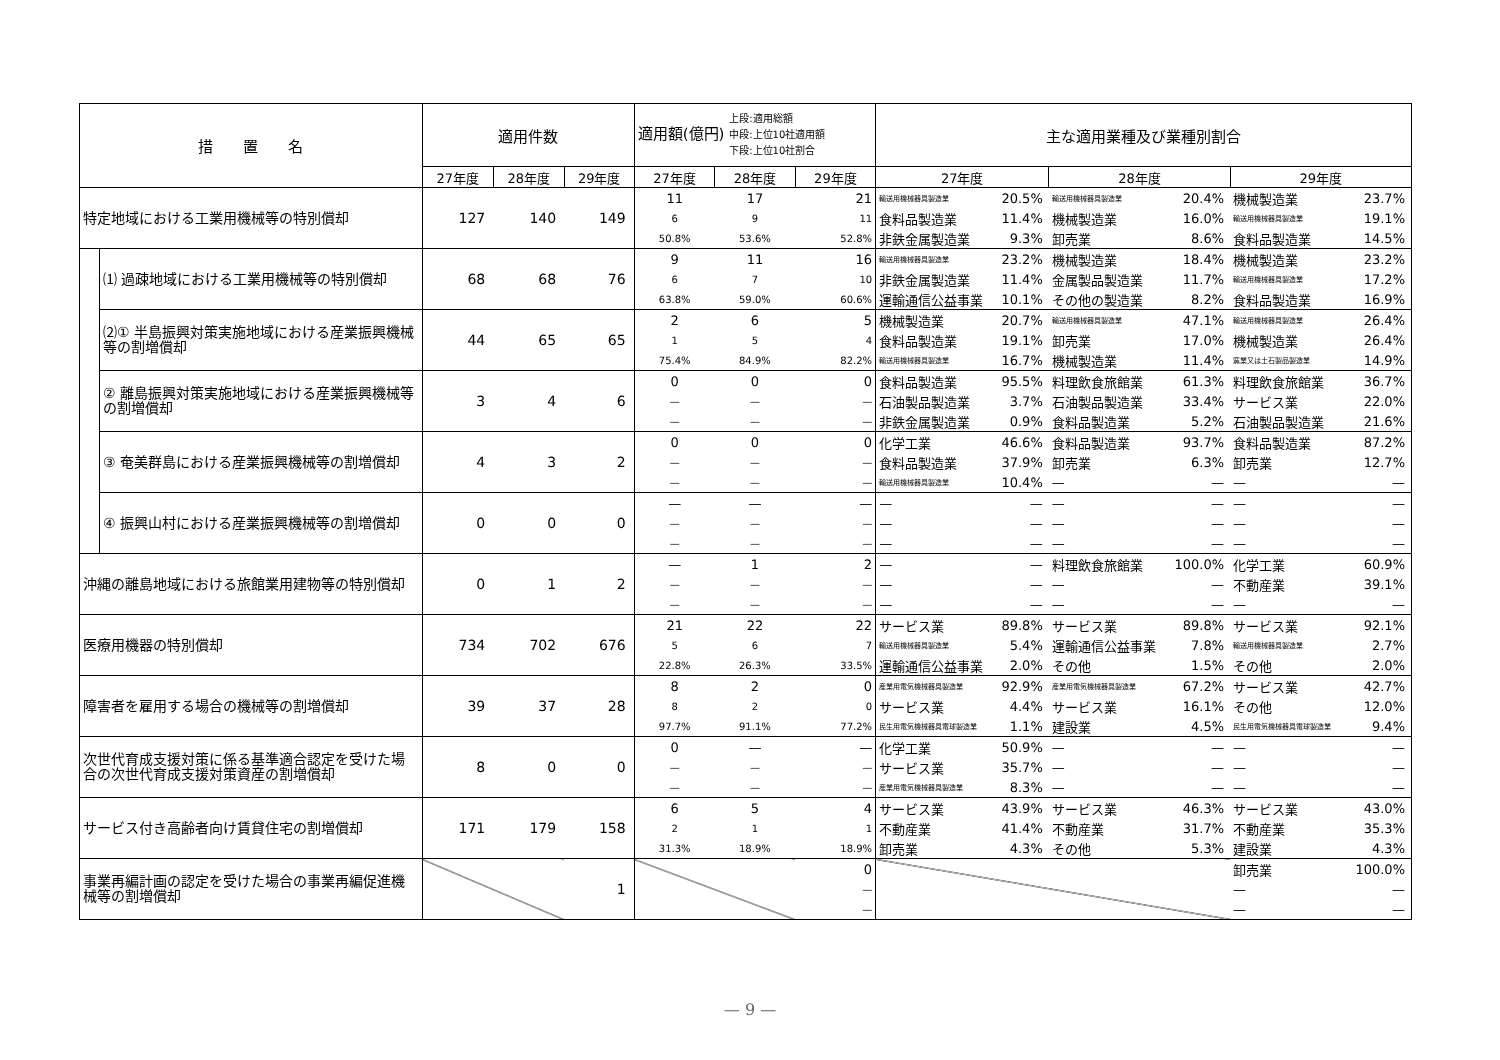| 措 置 名 | | 適用件数 | | | 適用額(億円) 上段:適用総額 中段:上位10社適用額 下段:上位10社割合 | | | 主な適用業種及び業種別割合 | | | | | |
| --- | --- | --- | --- | --- | --- | --- | --- | --- | --- | --- | --- | --- | --- |
| | | 27年度 | 28年度 | 29年度 | 27年度 | 28年度 | 29年度 | 27年度 | | 28年度 | | 29年度 | |
| 特定地域における工業用機械等の特別償却 | | 127 | 140 | 149 | 11 | 17 | 21 | 輸送用機械器具製造業 | 20.5% | 輸送用機械器具製造業 | 20.4% | 機械製造業 | 23.7% |
| | | | | | 6 | 9 | 11 | 食料品製造業 | 11.4% | 機械製造業 | 16.0% | 輸送用機械器具製造業 | 19.1% |
| | | | | | 50.8% | 53.6% | 52.8% | 非鉄金属製造業 | 9.3% | 卸売業 | 8.6% | 食料品製造業 | 14.5% |
| | ⑴ 過疎地域における工業用機械等の特別償却 | 68 | 68 | 76 | 9 | 11 | 16 | 輸送用機械器具製造業 | 23.2% | 機械製造業 | 18.4% | 機械製造業 | 23.2% |
| | | | | | 6 | 7 | 10 | 非鉄金属製造業 | 11.4% | 金属製品製造業 | 11.7% | 輸送用機械器具製造業 | 17.2% |
| | | | | | 63.8% | 59.0% | 60.6% | 運輸通信公益事業 | 10.1% | その他の製造業 | 8.2% | 食料品製造業 | 16.9% |
| | ⑵① 半島振興対策実施地域における産業振興機械等の割増償却 | 44 | 65 | 65 | 2 | 6 | 5 | 機械製造業 | 20.7% | 輸送用機械器具製造業 | 47.1% | 輸送用機械器具製造業 | 26.4% |
| | | | | | 1 | 5 | 4 | 食料品製造業 | 19.1% | 卸売業 | 17.0% | 機械製造業 | 26.4% |
| | | | | | 75.4% | 84.9% | 82.2% | 輸送用機械器具製造業 | 16.7% | 機械製造業 | 11.4% | 窯業又は土石製品製造業 | 14.9% |
| | ② 離島振興対策実施地域における産業振興機械等の割増償却 | 3 | 4 | 6 | 0 | 0 | 0 | 食料品製造業 | 95.5% | 料理飲食旅館業 | 61.3% | 料理飲食旅館業 | 36.7% |
| | | | | | — | — | — | 石油製品製造業 | 3.7% | 石油製品製造業 | 33.4% | サービス業 | 22.0% |
| | | | | | — | — | — | 非鉄金属製造業 | 0.9% | 食料品製造業 | 5.2% | 石油製品製造業 | 21.6% |
| | ③ 奄美群島における産業振興機械等の割増償却 | 4 | 3 | 2 | 0 | 0 | 0 | 化学工業 | 46.6% | 食料品製造業 | 93.7% | 食料品製造業 | 87.2% |
| | | | | | — | — | — | 食料品製造業 | 37.9% | 卸売業 | 6.3% | 卸売業 | 12.7% |
| | | | | | — | — | — | 輸送用機械器具製造業 | 10.4% | — | — | — | — |
| | ④ 振興山村における産業振興機械等の割増償却 | 0 | 0 | 0 | — | — | — | — | — | — | — | — | — |
| | | | | | — | — | — | — | — | — | — | — | — |
| | | | | | — | — | — | — | — | — | — | — | — |
| 沖縄の離島地域における旅館業用建物等の特別償却 | | 0 | 1 | 2 | — | 1 | 2 | — | — | 料理飲食旅館業 | 100.0% | 化学工業 | 60.9% |
| | | | | | — | — | — | — | — | — | — | 不動産業 | 39.1% |
| | | | | | — | — | — | — | — | — | — | — | — |
| 医療用機器の特別償却 | | 734 | 702 | 676 | 21 | 22 | 22 | サービス業 | 89.8% | サービス業 | 89.8% | サービス業 | 92.1% |
| | | | | | 5 | 6 | 7 | 輸送用機械器具製造業 | 5.4% | 運輸通信公益事業 | 7.8% | 輸送用機械器具製造業 | 2.7% |
| | | | | | 22.8% | 26.3% | 33.5% | 運輸通信公益事業 | 2.0% | その他 | 1.5% | その他 | 2.0% |
| 障害者を雇用する場合の機械等の割増償却 | | 39 | 37 | 28 | 8 | 2 | 0 | 産業用電気機械器具製造業 | 92.9% | 産業用電気機械器具製造業 | 67.2% | サービス業 | 42.7% |
| | | | | | 8 | 2 | 0 | サービス業 | 4.4% | サービス業 | 16.1% | その他 | 12.0% |
| | | | | | 97.7% | 91.1% | 77.2% | 民生用電気機械器具電球製造業 | 1.1% | 建設業 | 4.5% | 民生用電気機械器具電球製造業 | 9.4% |
| 次世代育成支援対策に係る基準適合認定を受けた場合の次世代育成支援対策資産の割増償却 | | 8 | 0 | 0 | 0 | — | — | 化学工業 | 50.9% | — | — | — | — |
| | | | | | — | — | — | サービス業 | 35.7% | — | — | — | — |
| | | | | | — | — | — | 産業用電気機械器具製造業 | 8.3% | — | — | — | — |
| サービス付き高齢者向け賃貸住宅の割増償却 | | 171 | 179 | 158 | 6 | 5 | 4 | サービス業 | 43.9% | サービス業 | 46.3% | サービス業 | 43.0% |
| | | | | | 2 | 1 | 1 | 不動産業 | 41.4% | 不動産業 | 31.7% | 不動産業 | 35.3% |
| | | | | | 31.3% | 18.9% | 18.9% | 卸売業 | 4.3% | その他 | 5.3% | 建設業 | 4.3% |
| 事業再編計画の認定を受けた場合の事業再編促進機械等の割増償却 | | | | 1 | | | 0 | | | | | 卸売業 | 100.0% |
| | | | | | | | — | | | | | — | — |
| | | | | | | | — | | | | | — | — |
— 9 —